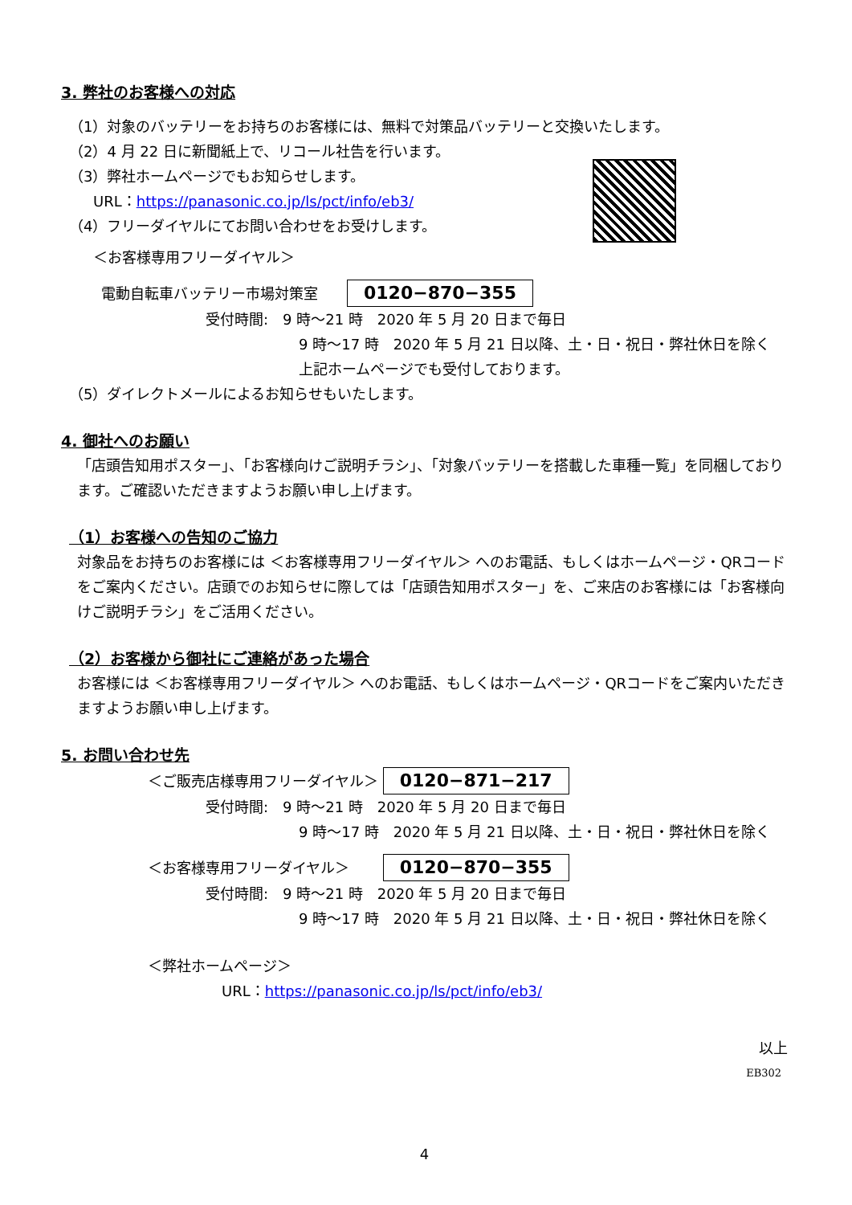3. 弊社のお客様への対応
（1）対象のバッテリーをお持ちのお客様には、無料で対策品バッテリーと交換いたします。
（2）4 月 22 日に新聞紙上で、リコール社告を行います。
（3）弊社ホームページでもお知らせします。
URL：https://panasonic.co.jp/ls/pct/info/eb3/
（4）フリーダイヤルにてお問い合わせをお受けします。
＜お客様専用フリーダイヤル＞
電動自転車バッテリー市場対策室　　0120−870−355
受付時間:　9 時～21 時　2020 年 5 月 20 日まで毎日
9 時～17 時　2020 年 5 月 21 日以降、土・日・祝日・弊社休日を除く
上記ホームページでも受付しております。
（5）ダイレクトメールによるお知らせもいたします。
4. 御社へのお願い
「店頭告知用ポスター」、「お客様向けご説明チラシ」、「対象バッテリーを搭載した車種一覧」を同梱しております。ご確認いただきますようお願い申し上げます。
（1）お客様への告知のご協力
対象品をお持ちのお客様には ＜お客様専用フリーダイヤル＞ へのお電話、もしくはホームページ・QRコードをご案内ください。店頭でのお知らせに際しては「店頭告知用ポスター」を、ご来店のお客様には「お客様向けご説明チラシ」をご活用ください。
（2）お客様から御社にご連絡があった場合
お客様には ＜お客様専用フリーダイヤル＞ へのお電話、もしくはホームページ・QRコードをご案内いただきますようお願い申し上げます。
5. お問い合わせ先
＜ご販売店様専用フリーダイヤル＞ 0120−871−217
受付時間:　9 時～21 時　2020 年 5 月 20 日まで毎日
9 時～17 時　2020 年 5 月 21 日以降、土・日・祝日・弊社休日を除く
＜お客様専用フリーダイヤル＞　　 0120−870−355
受付時間:　9 時～21 時　2020 年 5 月 20 日まで毎日
9 時～17 時　2020 年 5 月 21 日以降、土・日・祝日・弊社休日を除く
＜弊社ホームページ＞
URL：https://panasonic.co.jp/ls/pct/info/eb3/
以上
EB302
4